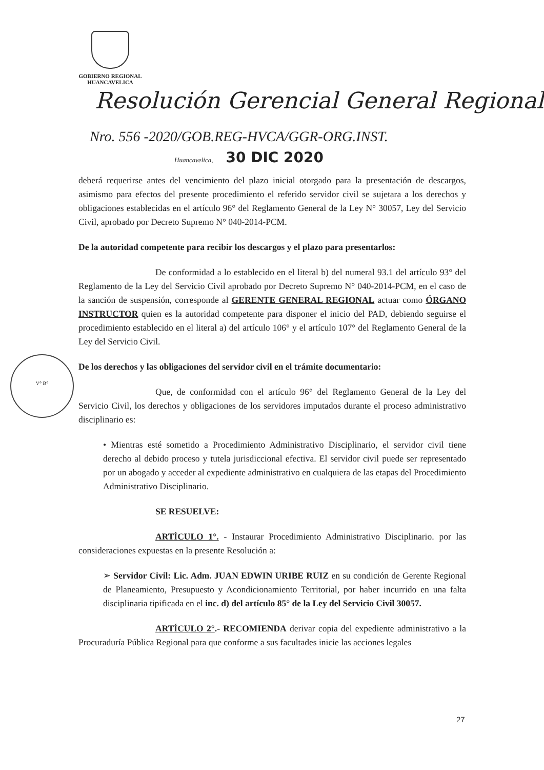GOBIERNO REGIONAL
HUANCAVELICA
Resolución Gerencial General Regional
Nro. 556 -2020/GOB.REG-HVCA/GGR-ORG.INST.
Huancavelica, 30 DIC 2020
V° B°
deberá requerirse antes del vencimiento del plazo inicial otorgado para la presentación de descargos, asimismo para efectos del presente procedimiento el referido servidor civil se sujetara a los derechos y obligaciones establecidas en el artículo 96° del Reglamento General de la Ley N° 30057, Ley del Servicio Civil, aprobado por Decreto Supremo N° 040-2014-PCM.
De la autoridad competente para recibir los descargos y el plazo para presentarlos:
De conformidad a lo establecido en el literal b) del numeral 93.1 del artículo 93° del Reglamento de la Ley del Servicio Civil aprobado por Decreto Supremo N° 040-2014-PCM, en el caso de la sanción de suspensión, corresponde al GERENTE GENERAL REGIONAL actuar como ÓRGANO INSTRUCTOR quien es la autoridad competente para disponer el inicio del PAD, debiendo seguirse el procedimiento establecido en el literal a) del artículo 106° y el artículo 107° del Reglamento General de la Ley del Servicio Civil.
De los derechos y las obligaciones del servidor civil en el trámite documentario:
Que, de conformidad con el artículo 96° del Reglamento General de la Ley del Servicio Civil, los derechos y obligaciones de los servidores imputados durante el proceso administrativo disciplinario es:
• Mientras esté sometido a Procedimiento Administrativo Disciplinario, el servidor civil tiene derecho al debido proceso y tutela jurisdiccional efectiva. El servidor civil puede ser representado por un abogado y acceder al expediente administrativo en cualquiera de las etapas del Procedimiento Administrativo Disciplinario.
SE RESUELVE:
ARTÍCULO 1°. - Instaurar Procedimiento Administrativo Disciplinario. por las consideraciones expuestas en la presente Resolución a:
➢ Servidor Civil: Lic. Adm. JUAN EDWIN URIBE RUIZ en su condición de Gerente Regional de Planeamiento, Presupuesto y Acondicionamiento Territorial, por haber incurrido en una falta disciplinaria tipificada en el inc. d) del artículo 85° de la Ley del Servicio Civil 30057.
ARTÍCULO 2°.- RECOMIENDA derivar copia del expediente administrativo a la Procuraduría Pública Regional para que conforme a sus facultades inicie las acciones legales
27